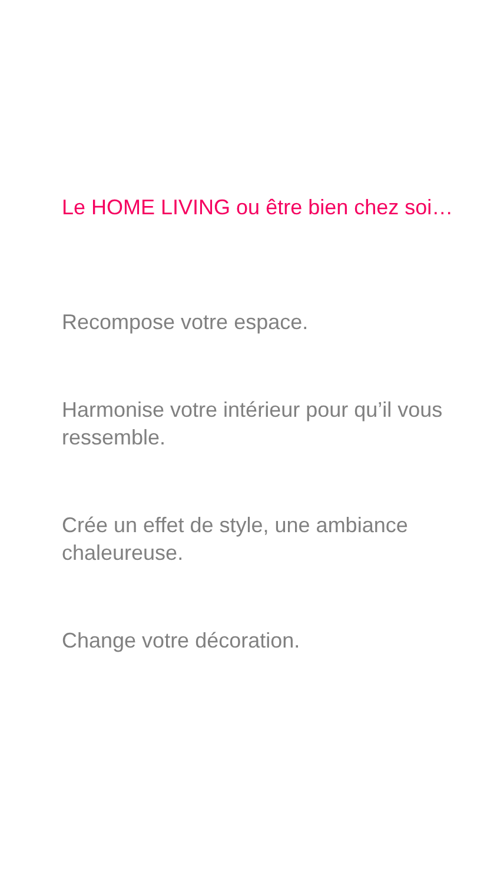Le HOME LIVING ou être bien chez soi…
Recompose votre espace.
Harmonise votre intérieur pour qu’il vous ressemble.
Crée un effet de style, une ambiance chaleureuse.
Change votre décoration.